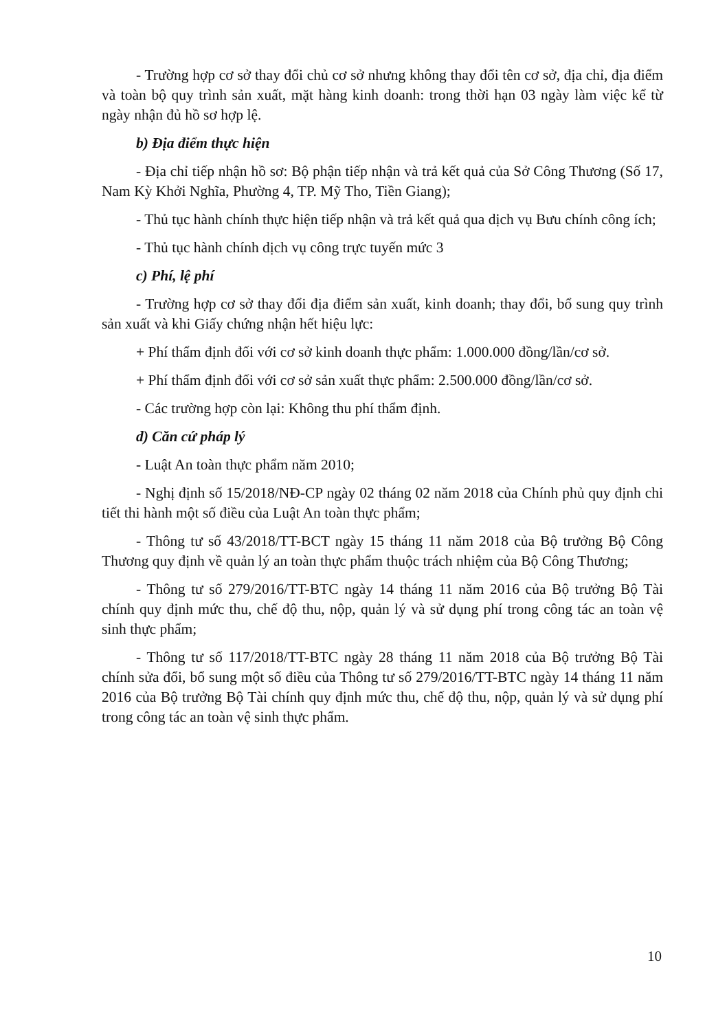- Trường hợp cơ sở thay đổi chủ cơ sở nhưng không thay đổi tên cơ sở, địa chỉ, địa điểm và toàn bộ quy trình sản xuất, mặt hàng kinh doanh: trong thời hạn 03 ngày làm việc kể từ ngày nhận đủ hồ sơ hợp lệ.
b) Địa điểm thực hiện
- Địa chỉ tiếp nhận hồ sơ: Bộ phận tiếp nhận và trả kết quả của Sở Công Thương (Số 17, Nam Kỳ Khởi Nghĩa, Phường 4, TP. Mỹ Tho, Tiền Giang);
- Thủ tục hành chính thực hiện tiếp nhận và trả kết quả qua dịch vụ Bưu chính công ích;
- Thủ tục hành chính dịch vụ công trực tuyến mức 3
c) Phí, lệ phí
- Trường hợp cơ sở thay đổi địa điểm sản xuất, kinh doanh; thay đổi, bổ sung quy trình sản xuất và khi Giấy chứng nhận hết hiệu lực:
+ Phí thẩm định đối với cơ sở kinh doanh thực phẩm: 1.000.000 đồng/lần/cơ sở.
+ Phí thẩm định đối với cơ sở sản xuất thực phẩm: 2.500.000 đồng/lần/cơ sở.
- Các trường hợp còn lại: Không thu phí thẩm định.
d) Căn cứ pháp lý
- Luật An toàn thực phẩm năm 2010;
- Nghị định số 15/2018/NĐ-CP ngày 02 tháng 02 năm 2018 của Chính phủ quy định chi tiết thi hành một số điều của Luật An toàn thực phẩm;
- Thông tư số 43/2018/TT-BCT ngày 15 tháng 11 năm 2018 của Bộ trưởng Bộ Công Thương quy định về quản lý an toàn thực phẩm thuộc trách nhiệm của Bộ Công Thương;
- Thông tư số 279/2016/TT-BTC ngày 14 tháng 11 năm 2016 của Bộ trưởng Bộ Tài chính quy định mức thu, chế độ thu, nộp, quản lý và sử dụng phí trong công tác an toàn vệ sinh thực phẩm;
- Thông tư số 117/2018/TT-BTC ngày 28 tháng 11 năm 2018 của Bộ trưởng Bộ Tài chính sửa đổi, bổ sung một số điều của Thông tư số 279/2016/TT-BTC ngày 14 tháng 11 năm 2016 của Bộ trưởng Bộ Tài chính quy định mức thu, chế độ thu, nộp, quản lý và sử dụng phí trong công tác an toàn vệ sinh thực phẩm.
10